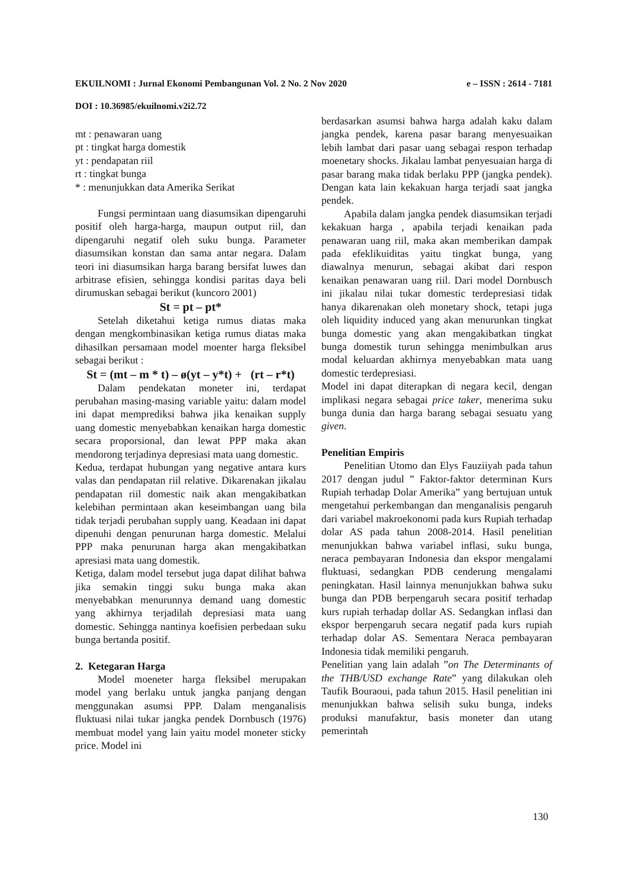EKUILNOMI : Jurnal Ekonomi Pembangunan Vol. 2 No. 2 Nov 2020 e – ISSN : 2614 - 7181
DOI : 10.36985/ekuilnomi.v2i2.72
mt : penawaran uang
pt : tingkat harga domestik
yt : pendapatan riil
rt : tingkat bunga
* : menunjukkan data Amerika Serikat
Fungsi permintaan uang diasumsikan dipengaruhi positif oleh harga-harga, maupun output riil, dan dipengaruhi negatif oleh suku bunga. Parameter diasumsikan konstan dan sama antar negara. Dalam teori ini diasumsikan harga barang bersifat luwes dan arbitrase efisien, sehingga kondisi paritas daya beli dirumuskan sebagai berikut (kuncoro 2001)
St = pt – pt*
Setelah diketahui ketiga rumus diatas maka dengan mengkombinasikan ketiga rumus diatas maka dihasilkan persamaan model moenter harga fleksibel sebagai berikut :
St = (mt – m * t) – ø(yt – y*t) + (rt – r*t)
Dalam pendekatan moneter ini, terdapat perubahan masing-masing variable yaitu: dalam model ini dapat memprediksi bahwa jika kenaikan supply uang domestic menyebabkan kenaikan harga domestic secara proporsional, dan lewat PPP maka akan mendorong terjadinya depresiasi mata uang domestic.
Kedua, terdapat hubungan yang negative antara kurs valas dan pendapatan riil relative. Dikarenakan jikalau pendapatan riil domestic naik akan mengakibatkan kelebihan permintaan akan keseimbangan uang bila tidak terjadi perubahan supply uang. Keadaan ini dapat dipenuhi dengan penurunan harga domestic. Melalui PPP maka penurunan harga akan mengakibatkan apresiasi mata uang domestik.
Ketiga, dalam model tersebut juga dapat dilihat bahwa jika semakin tinggi suku bunga maka akan menyebabkan menurunnya demand uang domestic yang akhirnya terjadilah depresiasi mata uang domestic. Sehingga nantinya koefisien perbedaan suku bunga bertanda positif.
2. Ketegaran Harga
Model moeneter harga fleksibel merupakan model yang berlaku untuk jangka panjang dengan menggunakan asumsi PPP. Dalam menganalisis fluktuasi nilai tukar jangka pendek Dornbusch (1976) membuat model yang lain yaitu model moneter sticky price. Model ini
berdasarkan asumsi bahwa harga adalah kaku dalam jangka pendek, karena pasar barang menyesuaikan lebih lambat dari pasar uang sebagai respon terhadap moenetary shocks. Jikalau lambat penyesuaian harga di pasar barang maka tidak berlaku PPP (jangka pendek). Dengan kata lain kekakuan harga terjadi saat jangka pendek.
Apabila dalam jangka pendek diasumsikan terjadi kekakuan harga , apabila terjadi kenaikan pada penawaran uang riil, maka akan memberikan dampak pada efeklikuiditas yaitu tingkat bunga, yang diawalnya menurun, sebagai akibat dari respon kenaikan penawaran uang riil. Dari model Dornbusch ini jikalau nilai tukar domestic terdepresiasi tidak hanya dikarenakan oleh monetary shock, tetapi juga oleh liquidity induced yang akan menurunkan tingkat bunga domestic yang akan mengakibatkan tingkat bunga domestik turun sehingga menimbulkan arus modal keluardan akhirnya menyebabkan mata uang domestic terdepresiasi.
Model ini dapat diterapkan di negara kecil, dengan implikasi negara sebagai price taker, menerima suku bunga dunia dan harga barang sebagai sesuatu yang given.
Penelitian Empiris
Penelitian Utomo dan Elys Fauziiyah pada tahun 2017 dengan judul ” Faktor-faktor determinan Kurs Rupiah terhadap Dolar Amerika” yang bertujuan untuk mengetahui perkembangan dan menganalisis pengaruh dari variabel makroekonomi pada kurs Rupiah terhadap dolar AS pada tahun 2008-2014. Hasil penelitian menunjukkan bahwa variabel inflasi, suku bunga, neraca pembayaran Indonesia dan ekspor mengalami fluktuasi, sedangkan PDB cenderung mengalami peningkatan. Hasil lainnya menunjukkan bahwa suku bunga dan PDB berpengaruh secara positif terhadap kurs rupiah terhadap dollar AS. Sedangkan inflasi dan ekspor berpengaruh secara negatif pada kurs rupiah terhadap dolar AS. Sementara Neraca pembayaran Indonesia tidak memiliki pengaruh.
Penelitian yang lain adalah ”on The Determinants of the THB/USD exchange Rate” yang dilakukan oleh Taufik Bouraoui, pada tahun 2015. Hasil penelitian ini menunjukkan bahwa selisih suku bunga, indeks produksi manufaktur, basis moneter dan utang pemerintah
130